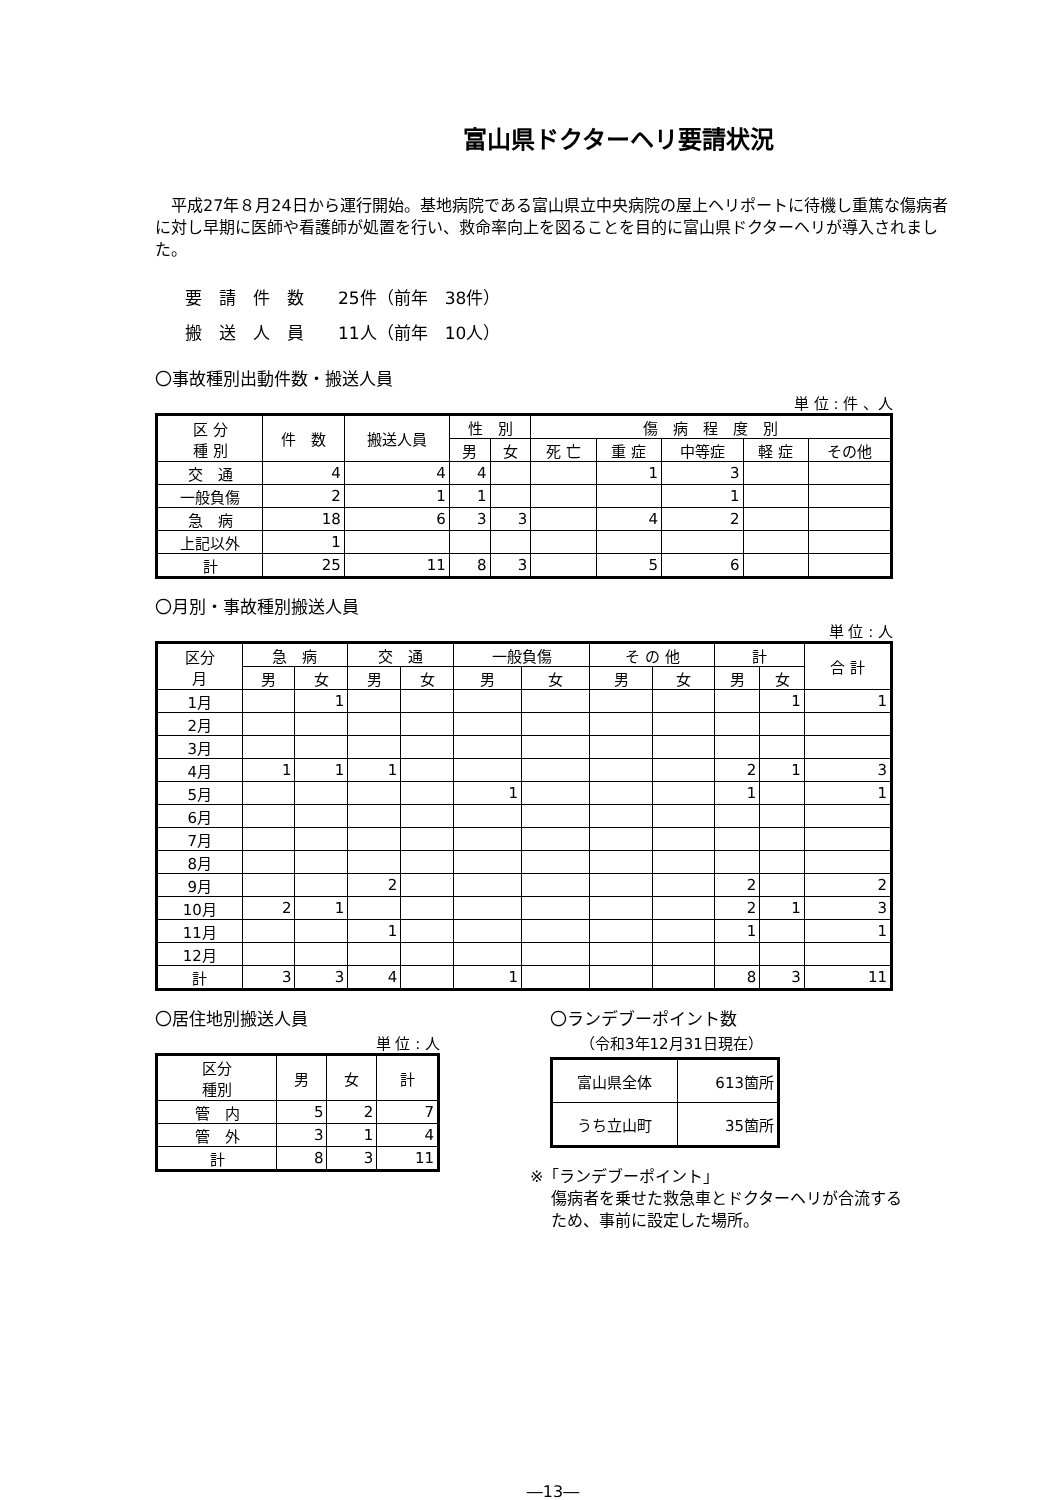富山県ドクターヘリ要請状況
　平成27年８月24日から運行開始。基地病院である富山県立中央病院の屋上ヘリポートに待機し重篤な傷病者に対し早期に医師や看護師が処置を行い、救命率向上を図ることを目的に富山県ドクターヘリが導入されました。
要　請　件　数　　25件（前年　38件）
搬　送　人　員　　11人（前年　10人）
〇事故種別出動件数・搬送人員
単 位 : 件 、人
| 区 分 種 別 | 件 数 | 搬送人員 | 性 別 | | 傷 病 程 度 別 | | | | |
| --- | --- | --- | --- | --- | --- | --- | --- | --- | --- |
| | | | 男 | 女 | 死 亡 | 重 症 | 中等症 | 軽 症 | その他 |
| 交 通 | 4 | 4 | 4 | | | 1 | 3 | | |
| 一般負傷 | 2 | 1 | 1 | | | | 1 | | |
| 急 病 | 18 | 6 | 3 | 3 | | 4 | 2 | | |
| 上記以外 | 1 | | | | | | | | |
| 計 | 25 | 11 | 8 | 3 | | 5 | 6 | | |
〇月別・事故種別搬送人員
単 位 : 人
| 区分 月 | 急 病 | | 交 通 | | 一般負傷 | | そ の 他 | | 計 | | 合 計 |
| --- | --- | --- | --- | --- | --- | --- | --- | --- | --- | --- | --- |
| | 男 | 女 | 男 | 女 | 男 | 女 | 男 | 女 | 男 | 女 | |
| 1月 | | 1 | | | | | | | | 1 | 1 |
| 2月 | | | | | | | | | | | |
| 3月 | | | | | | | | | | | |
| 4月 | 1 | 1 | 1 | | | | | | 2 | 1 | 3 |
| 5月 | | | | | 1 | | | | 1 | | 1 |
| 6月 | | | | | | | | | | | |
| 7月 | | | | | | | | | | | |
| 8月 | | | | | | | | | | | |
| 9月 | | | 2 | | | | | | 2 | | 2 |
| 10月 | 2 | 1 | | | | | | | 2 | 1 | 3 |
| 11月 | | | 1 | | | | | | 1 | | 1 |
| 12月 | | | | | | | | | | | |
| 計 | 3 | 3 | 4 | | 1 | | | | 8 | 3 | 11 |
〇居住地別搬送人員
単 位 : 人
| 区分 種別 | 男 | 女 | 計 |
| --- | --- | --- | --- |
| 管 内 | 5 | 2 | 7 |
| 管 外 | 3 | 1 | 4 |
| 計 | 8 | 3 | 11 |
〇ランデブーポイント数
（令和3年12月31日現在）
| 富山県全体 | 613箇所 |
| うち立山町 | 35箇所 |
※「ランデブーポイント」
　 傷病者を乗せた救急車とドクターヘリが合流する
　 ため、事前に設定した場所。
―13―